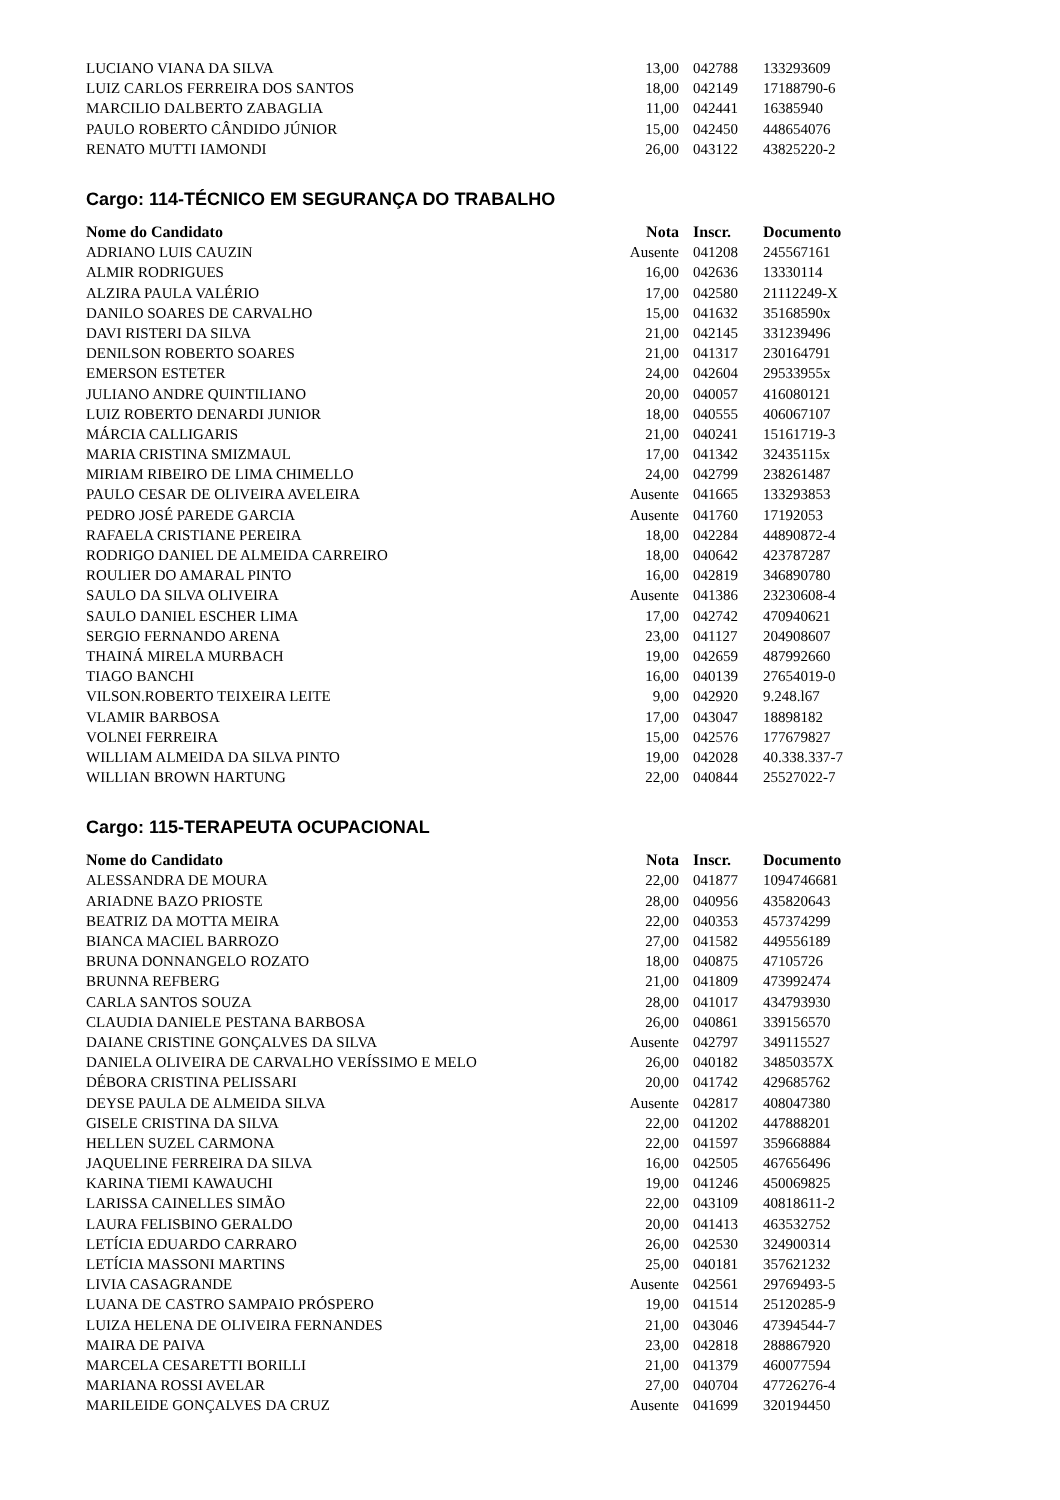| LUCIANO VIANA DA SILVA | 13,00 | 042788 | 133293609 |
| LUIZ CARLOS FERREIRA DOS SANTOS | 18,00 | 042149 | 17188790-6 |
| MARCILIO DALBERTO ZABAGLIA | 11,00 | 042441 | 16385940 |
| PAULO ROBERTO CÂNDIDO JÚNIOR | 15,00 | 042450 | 448654076 |
| RENATO MUTTI IAMONDI | 26,00 | 043122 | 43825220-2 |
Cargo: 114-TÉCNICO EM SEGURANÇA DO TRABALHO
| Nome do Candidato | Nota | Inscr. | Documento |
| --- | --- | --- | --- |
| ADRIANO LUIS CAUZIN | Ausente | 041208 | 245567161 |
| ALMIR RODRIGUES | 16,00 | 042636 | 13330114 |
| ALZIRA PAULA VALÉRIO | 17,00 | 042580 | 21112249-X |
| DANILO SOARES DE CARVALHO | 15,00 | 041632 | 35168590x |
| DAVI RISTERI DA SILVA | 21,00 | 042145 | 331239496 |
| DENILSON ROBERTO SOARES | 21,00 | 041317 | 230164791 |
| EMERSON ESTETER | 24,00 | 042604 | 29533955x |
| JULIANO ANDRE QUINTILIANO | 20,00 | 040057 | 416080121 |
| LUIZ ROBERTO DENARDI JUNIOR | 18,00 | 040555 | 406067107 |
| MÁRCIA CALLIGARIS | 21,00 | 040241 | 15161719-3 |
| MARIA CRISTINA SMIZMAUL | 17,00 | 041342 | 32435115x |
| MIRIAM RIBEIRO DE LIMA CHIMELLO | 24,00 | 042799 | 238261487 |
| PAULO CESAR DE OLIVEIRA AVELEIRA | Ausente | 041665 | 133293853 |
| PEDRO JOSÉ PAREDE GARCIA | Ausente | 041760 | 17192053 |
| RAFAELA CRISTIANE PEREIRA | 18,00 | 042284 | 44890872-4 |
| RODRIGO DANIEL DE ALMEIDA CARREIRO | 18,00 | 040642 | 423787287 |
| ROULIER DO AMARAL PINTO | 16,00 | 042819 | 346890780 |
| SAULO DA SILVA OLIVEIRA | Ausente | 041386 | 23230608-4 |
| SAULO DANIEL ESCHER LIMA | 17,00 | 042742 | 470940621 |
| SERGIO FERNANDO ARENA | 23,00 | 041127 | 204908607 |
| THAINÁ MIRELA MURBACH | 19,00 | 042659 | 487992660 |
| TIAGO BANCHI | 16,00 | 040139 | 27654019-0 |
| VILSON.ROBERTO TEIXEIRA LEITE | 9,00 | 042920 | 9.248.l67 |
| VLAMIR BARBOSA | 17,00 | 043047 | 18898182 |
| VOLNEI FERREIRA | 15,00 | 042576 | 177679827 |
| WILLIAM ALMEIDA DA SILVA PINTO | 19,00 | 042028 | 40.338.337-7 |
| WILLIAN BROWN HARTUNG | 22,00 | 040844 | 25527022-7 |
Cargo: 115-TERAPEUTA OCUPACIONAL
| Nome do Candidato | Nota | Inscr. | Documento |
| --- | --- | --- | --- |
| ALESSANDRA DE MOURA | 22,00 | 041877 | 1094746681 |
| ARIADNE BAZO PRIOSTE | 28,00 | 040956 | 435820643 |
| BEATRIZ DA MOTTA MEIRA | 22,00 | 040353 | 457374299 |
| BIANCA MACIEL BARROZO | 27,00 | 041582 | 449556189 |
| BRUNA DONNANGELO ROZATO | 18,00 | 040875 | 47105726 |
| BRUNNA REFBERG | 21,00 | 041809 | 473992474 |
| CARLA SANTOS SOUZA | 28,00 | 041017 | 434793930 |
| CLAUDIA DANIELE PESTANA BARBOSA | 26,00 | 040861 | 339156570 |
| DAIANE CRISTINE GONÇALVES DA SILVA | Ausente | 042797 | 349115527 |
| DANIELA OLIVEIRA DE CARVALHO VERÍSSIMO E MELO | 26,00 | 040182 | 34850357X |
| DÉBORA CRISTINA PELISSARI | 20,00 | 041742 | 429685762 |
| DEYSE PAULA DE ALMEIDA SILVA | Ausente | 042817 | 408047380 |
| GISELE CRISTINA DA SILVA | 22,00 | 041202 | 447888201 |
| HELLEN SUZEL CARMONA | 22,00 | 041597 | 359668884 |
| JAQUELINE FERREIRA DA SILVA | 16,00 | 042505 | 467656496 |
| KARINA TIEMI KAWAUCHI | 19,00 | 041246 | 450069825 |
| LARISSA CAINELLES SIMÃO | 22,00 | 043109 | 40818611-2 |
| LAURA FELISBINO GERALDO | 20,00 | 041413 | 463532752 |
| LETÍCIA EDUARDO CARRARO | 26,00 | 042530 | 324900314 |
| LETÍCIA MASSONI MARTINS | 25,00 | 040181 | 357621232 |
| LIVIA CASAGRANDE | Ausente | 042561 | 29769493-5 |
| LUANA DE CASTRO SAMPAIO PRÓSPERO | 19,00 | 041514 | 25120285-9 |
| LUIZA HELENA DE OLIVEIRA FERNANDES | 21,00 | 043046 | 47394544-7 |
| MAIRA DE PAIVA | 23,00 | 042818 | 288867920 |
| MARCELA CESARETTI BORILLI | 21,00 | 041379 | 460077594 |
| MARIANA ROSSI AVELAR | 27,00 | 040704 | 47726276-4 |
| MARILEIDE GONÇALVES DA CRUZ | Ausente | 041699 | 320194450 |